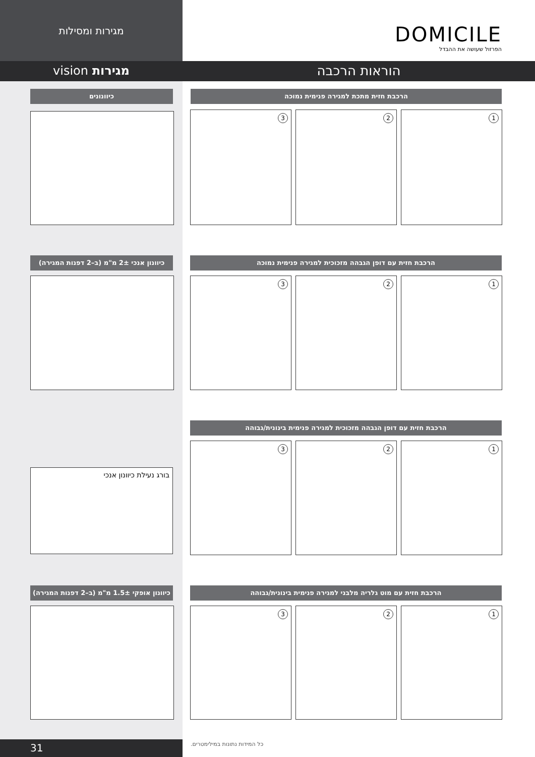מגירות ומסילות
DOMICILE
הפרזול שעושה את ההבדל
הוראות הרכבה
מגירות vision
הרכבת חזית מתכת למגירה פנימית נמוכה
1
2
3
כיוונונים
כיוונון אנכי 2± מ"מ (ב–2 דפנות המגירה)
הרכבת חזית עם דופן הגבהה מזכוכית למגירה פנימית נמוכה
1
2
3
בורג נעילת כיוונון אנכי
הרכבת חזית עם דופן הגבהה מזכוכית למגירה פנימית בינונית/גבוהה
1
2
3
כיוונון אופקי 1.5± מ"מ (ב–2 דפנות המגירה)
הרכבת חזית עם מוט גלריה מלבני למגירה פנימית בינונית/גבוהה
1
2
3
31 כל המידות נתונות במילימטרים.